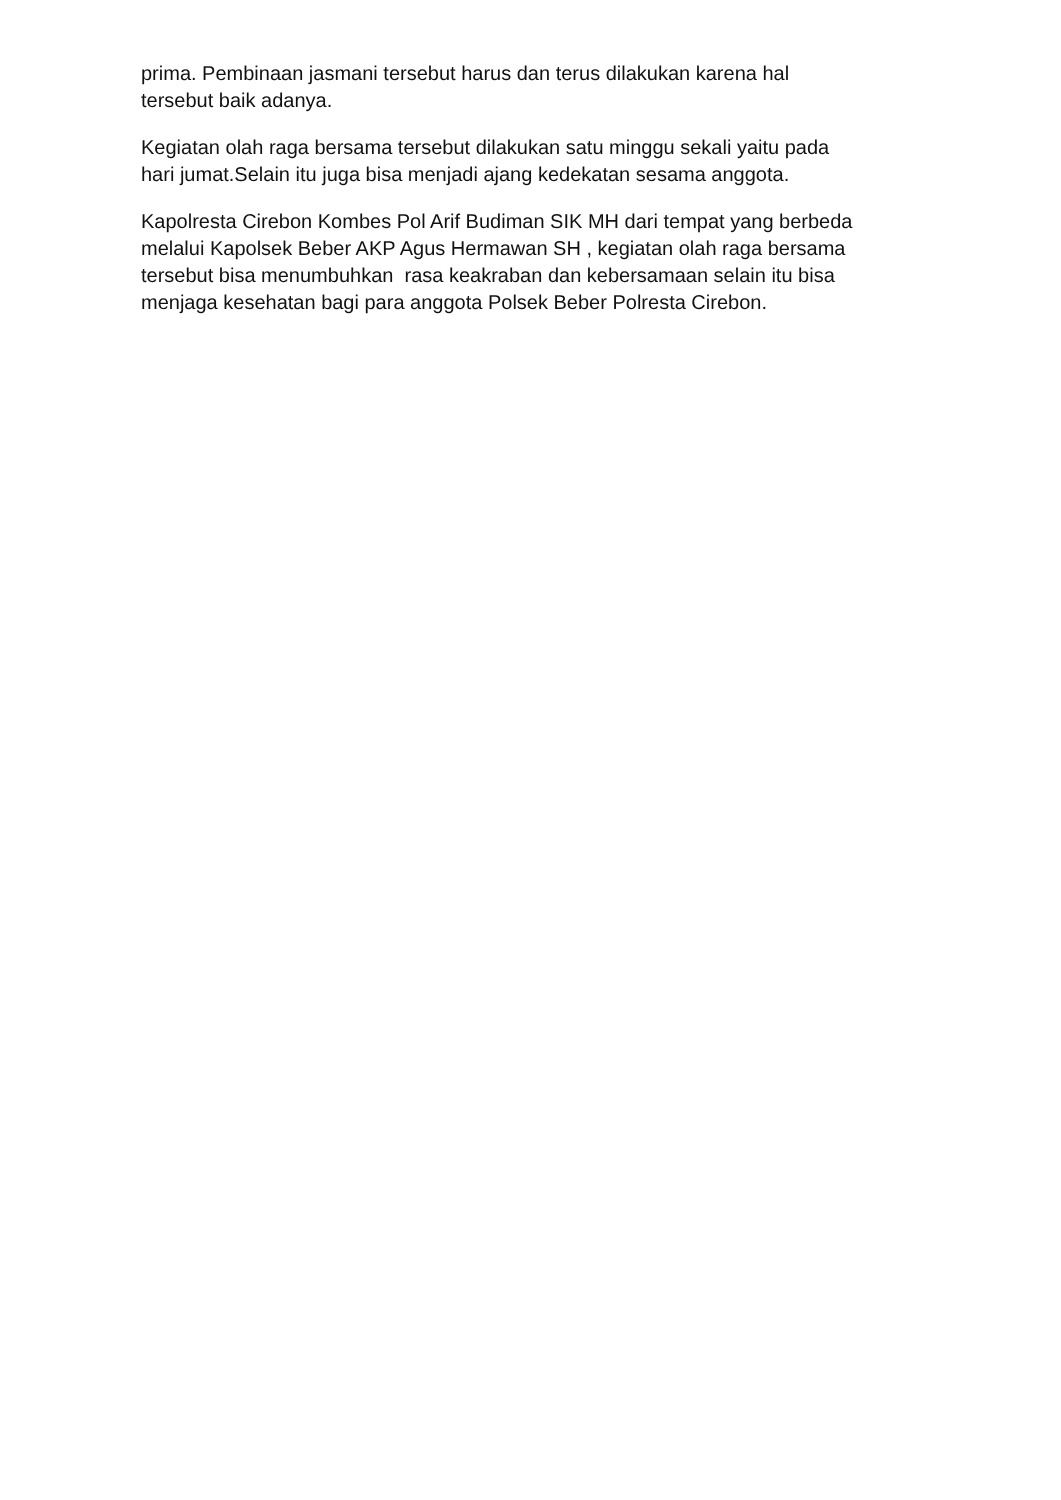prima. Pembinaan jasmani tersebut harus dan terus dilakukan karena hal
tersebut baik adanya.
Kegiatan olah raga bersama tersebut dilakukan satu minggu sekali yaitu pada
hari jumat.Selain itu juga bisa menjadi ajang kedekatan sesama anggota.
Kapolresta Cirebon Kombes Pol Arif Budiman SIK MH dari tempat yang berbeda
melalui Kapolsek Beber AKP Agus Hermawan SH , kegiatan olah raga bersama
tersebut bisa menumbuhkan rasa keakraban dan kebersamaan selain itu bisa
menjaga kesehatan bagi para anggota Polsek Beber Polresta Cirebon.